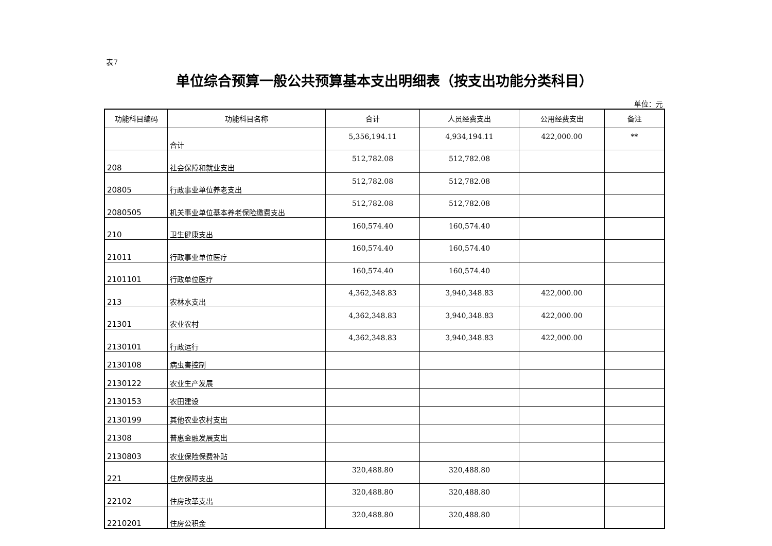表7
单位综合预算一般公共预算基本支出明细表（按支出功能分类科目）
单位：元
| 功能科目编码 | 功能科目名称 | 合计 | 人员经费支出 | 公用经费支出 | 备注 |
| --- | --- | --- | --- | --- | --- |
| | 合计 | 5,356,194.11 | 4,934,194.11 | 422,000.00 | ** |
| 208 | 社会保障和就业支出 | 512,782.08 | 512,782.08 | | |
| 20805 | 行政事业单位养老支出 | 512,782.08 | 512,782.08 | | |
| 2080505 | 机关事业单位基本养老保险缴费支出 | 512,782.08 | 512,782.08 | | |
| 210 | 卫生健康支出 | 160,574.40 | 160,574.40 | | |
| 21011 | 行政事业单位医疗 | 160,574.40 | 160,574.40 | | |
| 2101101 | 行政单位医疗 | 160,574.40 | 160,574.40 | | |
| 213 | 农林水支出 | 4,362,348.83 | 3,940,348.83 | 422,000.00 | |
| 21301 | 农业农村 | 4,362,348.83 | 3,940,348.83 | 422,000.00 | |
| 2130101 | 行政运行 | 4,362,348.83 | 3,940,348.83 | 422,000.00 | |
| 2130108 | 病虫害控制 | | | | |
| 2130122 | 农业生产发展 | | | | |
| 2130153 | 农田建设 | | | | |
| 2130199 | 其他农业农村支出 | | | | |
| 21308 | 普惠金融发展支出 | | | | |
| 2130803 | 农业保险保费补贴 | | | | |
| 221 | 住房保障支出 | 320,488.80 | 320,488.80 | | |
| 22102 | 住房改革支出 | 320,488.80 | 320,488.80 | | |
| 2210201 | 住房公积金 | 320,488.80 | 320,488.80 | | |